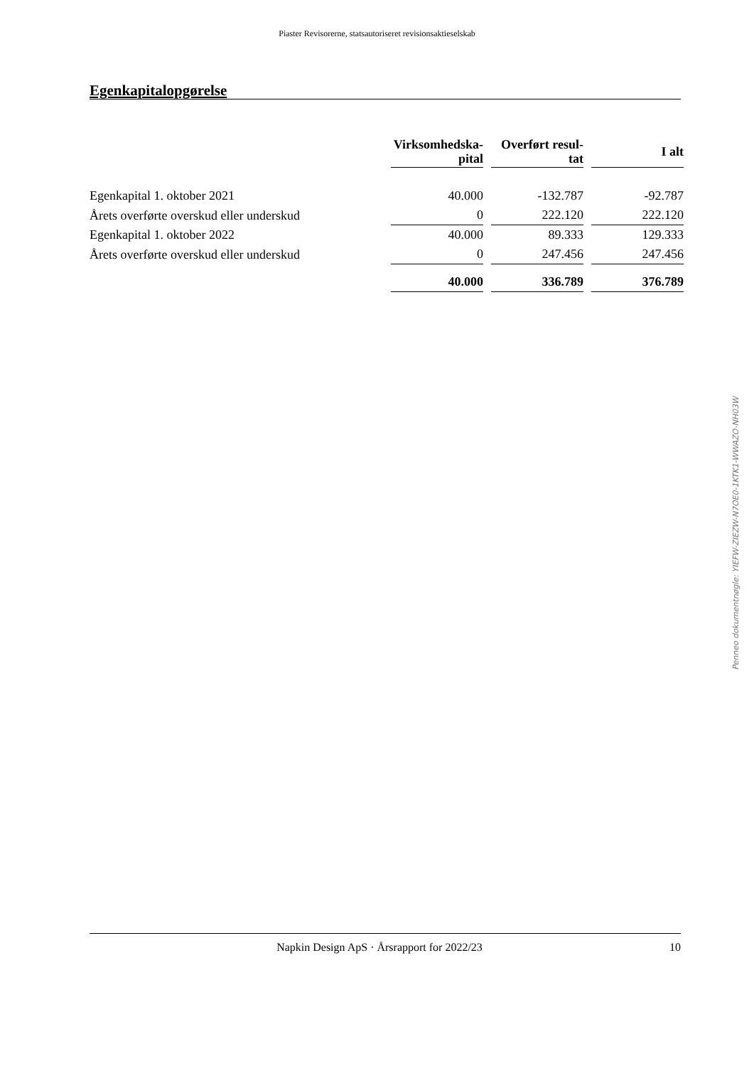Piaster Revisorerne, statsautoriseret revisionsaktieselskab
Egenkapitalopgørelse
| | Virksomhedska- pital | | Overført resul- tat | | I alt |
| Egenkapital 1. oktober 2021 | 40.000 | | -132.787 | | -92.787 |
| Årets overførte overskud eller underskud | 0 | | 222.120 | | 222.120 |
| Egenkapital 1. oktober 2022 | 40.000 | | 89.333 | | 129.333 |
| Årets overførte overskud eller underskud | 0 | | 247.456 | | 247.456 |
| | 40.000 | | 336.789 | | 376.789 |
Penneo dokumentnøgle: YIEFW-ZIEZW-N7OE0-1KTK1-WWAZO-NH03W
Napkin Design ApS · Årsrapport for 2022/23 10